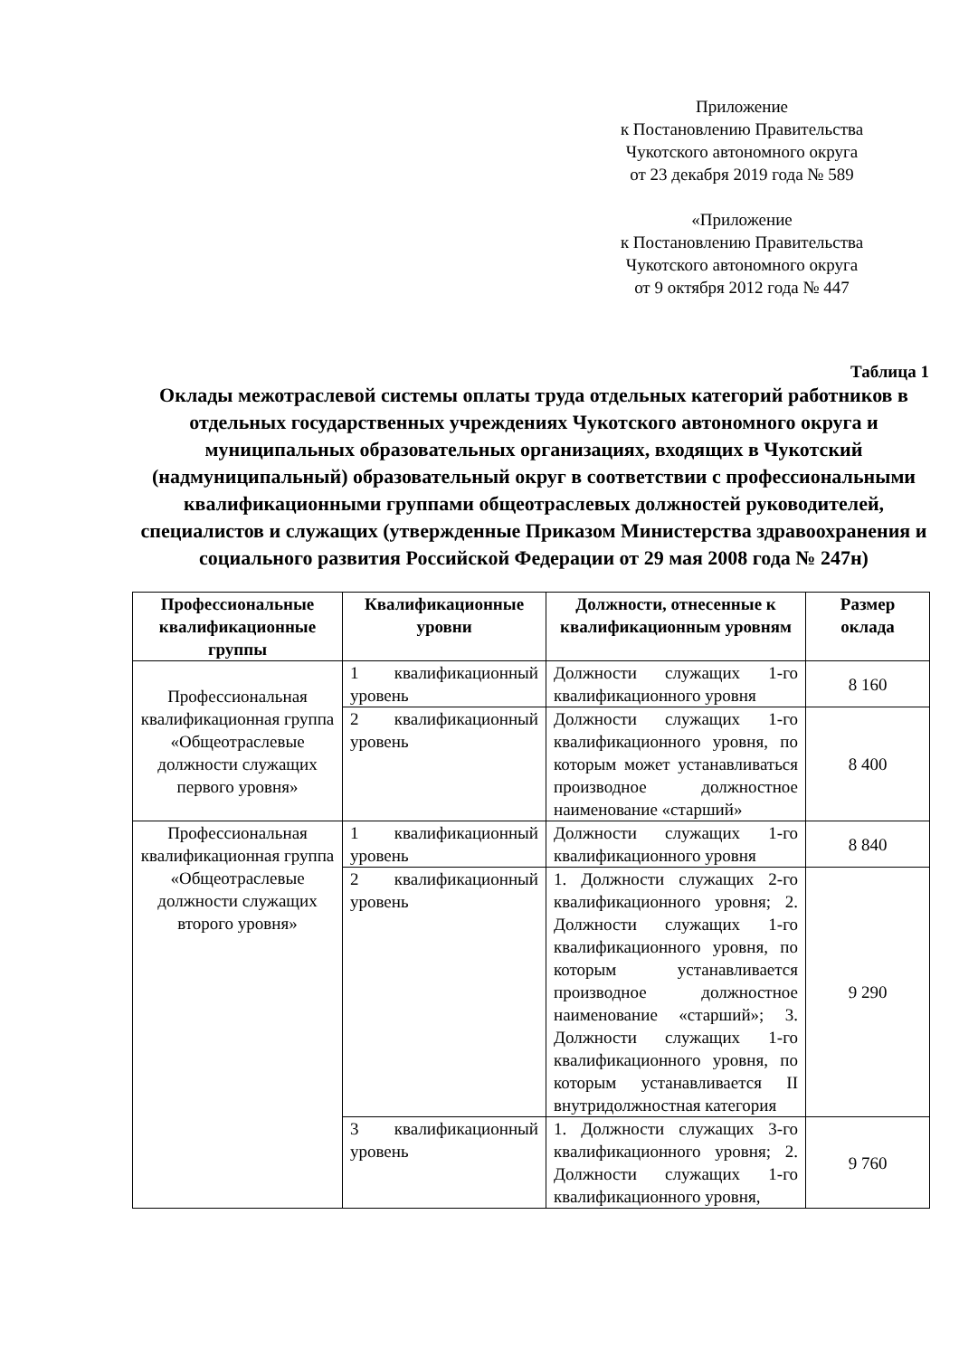Приложение
к Постановлению Правительства
Чукотского автономного округа
от 23 декабря 2019 года № 589
«Приложение
к Постановлению Правительства
Чукотского автономного округа
от 9 октября 2012 года № 447
Таблица 1
Оклады межотраслевой системы оплаты труда отдельных категорий работников в отдельных государственных учреждениях Чукотского автономного округа и муниципальных образовательных организациях, входящих в Чукотский (надмуниципальный) образовательный округ в соответствии с профессиональными квалификационными группами общеотраслевых должностей руководителей, специалистов и служащих (утвержденные Приказом Министерства здравоохранения и социального развития Российской Федерации от 29 мая 2008 года № 247н)
| Профессиональные квалификационные группы | Квалификационные уровни | Должности, отнесенные к квалификационным уровням | Размер оклада |
| --- | --- | --- | --- |
| Профессиональная квалификационная группа «Общеотраслевые должности служащих первого уровня» | 1 квалификационный уровень | Должности служащих 1-го квалификационного уровня | 8 160 |
| | 2 квалификационный уровень | Должности служащих 1-го квалификационного уровня, по которым может устанавливаться производное должностное наименование «старший» | 8 400 |
| Профессиональная квалификационная группа «Общеотраслевые должности служащих второго уровня» | 1 квалификационный уровень | Должности служащих 1-го квалификационного уровня | 8 840 |
| | 2 квалификационный уровень | 1. Должности служащих 2-го квалификационного уровня; 2. Должности служащих 1-го квалификационного уровня, по которым устанавливается производное должностное наименование «старший»; 3. Должности служащих 1-го квалификационного уровня, по которым устанавливается II внутридолжностная категория | 9 290 |
| | 3 квалификационный уровень | 1. Должности служащих 3-го квалификационного уровня; 2. Должности служащих 1-го квалификационного уровня, | 9 760 |